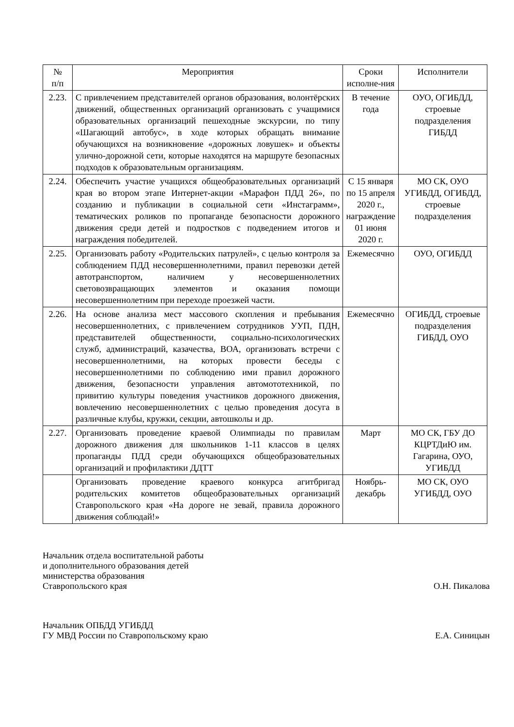| № п/п | Мероприятия | Сроки исполне-ния | Исполнители |
| --- | --- | --- | --- |
| 2.23. | С привлечением представителей органов образования, волонтёрских движений, общественных организаций организовать с учащимися образовательных организаций пешеходные экскурсии, по типу «Шагающий автобус», в ходе которых обращать внимание обучающихся на возникновение «дорожных ловушек» и объекты улично-дорожной сети, которые находятся на маршруте безопасных подходов к образовательным организациям. | В течение года | ОУО, ОГИБДД, строевые подразделения ГИБДД |
| 2.24. | Обеспечить участие учащихся общеобразовательных организаций края во втором этапе Интернет-акции «Марафон ПДД 26», по созданию и публикации в социальной сети «Инстаграмм», тематических роликов по пропаганде безопасности дорожного движения среди детей и подростков с подведением итогов и награждения победителей. | С 15 января по 15 апреля 2020 г., награждение 01 июня 2020 г. | МО СК, ОУО УГИБДД, ОГИБДД, строевые подразделения |
| 2.25. | Организовать работу «Родительских патрулей», с целью контроля за соблюдением ПДД несовершеннолетними, правил перевозки детей автотранспортом, наличием у несовершеннолетних световозвращающих элементов и оказания помощи несовершеннолетним при переходе проезжей части. | Ежемесячно | ОУО, ОГИБДД |
| 2.26. | На основе анализа мест массового скопления и пребывания несовершеннолетних, с привлечением сотрудников УУП, ПДН, представителей общественности, социально-психологических служб, администраций, казачества, ВОА, организовать встречи с несовершеннолетними, на которых провести беседы с несовершеннолетними по соблюдению ими правил дорожного движения, безопасности управления автомототехникой, по привитию культуры поведения участников дорожного движения, вовлечению несовершеннолетних с целью проведения досуга в различные клубы, кружки, секции, автошколы и др. | Ежемесячно | ОГИБДД, строевые подразделения ГИБДД, ОУО |
| 2.27. | Организовать проведение краевой Олимпиады по правилам дорожного движения для школьников 1-11 классов в целях пропаганды ПДД среди обучающихся общеобразовательных организаций и профилактики ДДТТ | Март | МО СК, ГБУ ДО КЦРТДиЮ им. Гагарина, ОУО, УГИБДД |
| | Организовать проведение краевого конкурса агитбригад родительских комитетов общеобразовательных организаций Ставропольского края «На дороге не зевай, правила дорожного движения соблюдай!» | Ноябрь-декабрь | МО СК, ОУО УГИБДД, ОУО |
Начальник отдела воспитательной работы
и дополнительного образования детей
министерства образования
Ставропольского края
О.Н. Пикалова
Начальник ОПБДД УГИБДД
ГУ МВД России по Ставропольскому краю
Е.А. Синицын